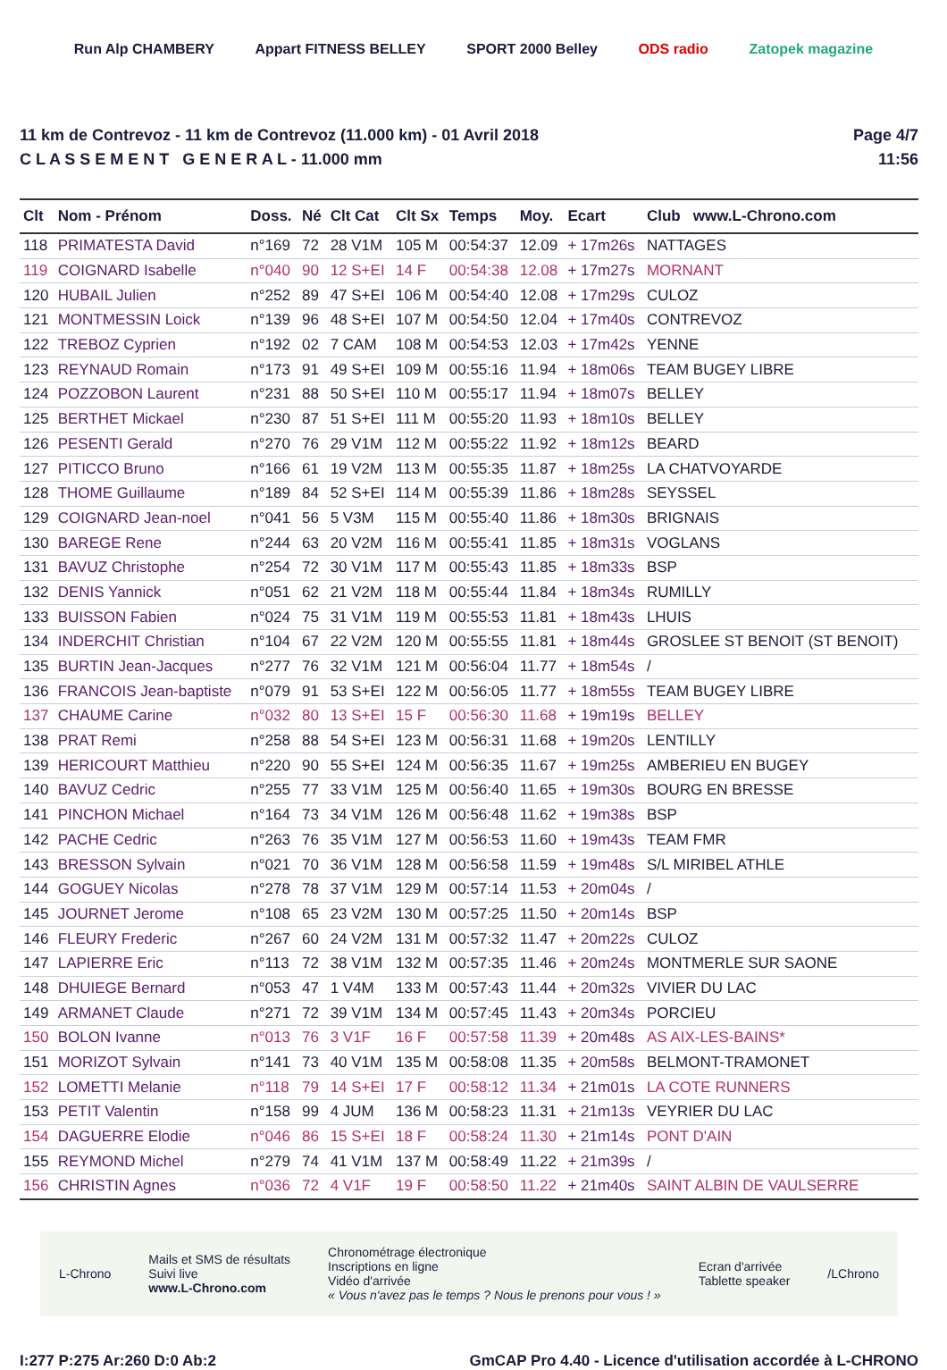Run Alp CHAMBERY Appart FITNESS BELLEY SPORT 2000 Belley ODS radio Zatopek magazine
11 km de Contrevoz - 11 km de Contrevoz (11.000 km) - 01 Avril 2018
C L A S S E M E N T G E N E R A L - 11.000 mm
Page 4/7
11:56
| Clt | Nom - Prénom | Doss. | Né | Clt Cat | Clt Sx | Temps | Moy. | Ecart | Club www.L-Chrono.com |
| --- | --- | --- | --- | --- | --- | --- | --- | --- | --- |
| 118 | PRIMATESTA David | n°169 | 72 | 28 V1M | 105 M | 00:54:37 | 12.09 | + 17m26s | NATTAGES |
| 119 | COIGNARD Isabelle | n°040 | 90 | 12 S+EI | 14 F | 00:54:38 | 12.08 | + 17m27s | MORNANT |
| 120 | HUBAIL Julien | n°252 | 89 | 47 S+EI | 106 M | 00:54:40 | 12.08 | + 17m29s | CULOZ |
| 121 | MONTMESSIN Loick | n°139 | 96 | 48 S+EI | 107 M | 00:54:50 | 12.04 | + 17m40s | CONTREVOZ |
| 122 | TREBOZ Cyprien | n°192 | 02 | 7 CAM | 108 M | 00:54:53 | 12.03 | + 17m42s | YENNE |
| 123 | REYNAUD Romain | n°173 | 91 | 49 S+EI | 109 M | 00:55:16 | 11.94 | + 18m06s | TEAM BUGEY LIBRE |
| 124 | POZZOBON Laurent | n°231 | 88 | 50 S+EI | 110 M | 00:55:17 | 11.94 | + 18m07s | BELLEY |
| 125 | BERTHET Mickael | n°230 | 87 | 51 S+EI | 111 M | 00:55:20 | 11.93 | + 18m10s | BELLEY |
| 126 | PESENTI Gerald | n°270 | 76 | 29 V1M | 112 M | 00:55:22 | 11.92 | + 18m12s | BEARD |
| 127 | PITICCO Bruno | n°166 | 61 | 19 V2M | 113 M | 00:55:35 | 11.87 | + 18m25s | LA CHATVOYARDE |
| 128 | THOME Guillaume | n°189 | 84 | 52 S+EI | 114 M | 00:55:39 | 11.86 | + 18m28s | SEYSSEL |
| 129 | COIGNARD Jean-noel | n°041 | 56 | 5 V3M | 115 M | 00:55:40 | 11.86 | + 18m30s | BRIGNAIS |
| 130 | BAREGE Rene | n°244 | 63 | 20 V2M | 116 M | 00:55:41 | 11.85 | + 18m31s | VOGLANS |
| 131 | BAVUZ Christophe | n°254 | 72 | 30 V1M | 117 M | 00:55:43 | 11.85 | + 18m33s | BSP |
| 132 | DENIS Yannick | n°051 | 62 | 21 V2M | 118 M | 00:55:44 | 11.84 | + 18m34s | RUMILLY |
| 133 | BUISSON Fabien | n°024 | 75 | 31 V1M | 119 M | 00:55:53 | 11.81 | + 18m43s | LHUIS |
| 134 | INDERCHIT Christian | n°104 | 67 | 22 V2M | 120 M | 00:55:55 | 11.81 | + 18m44s | GROSLEE ST BENOIT (ST BENOIT) |
| 135 | BURTIN Jean-Jacques | n°277 | 76 | 32 V1M | 121 M | 00:56:04 | 11.77 | + 18m54s | / |
| 136 | FRANCOIS Jean-baptiste | n°079 | 91 | 53 S+EI | 122 M | 00:56:05 | 11.77 | + 18m55s | TEAM BUGEY LIBRE |
| 137 | CHAUME Carine | n°032 | 80 | 13 S+EI | 15 F | 00:56:30 | 11.68 | + 19m19s | BELLEY |
| 138 | PRAT Remi | n°258 | 88 | 54 S+EI | 123 M | 00:56:31 | 11.68 | + 19m20s | LENTILLY |
| 139 | HERICOURT Matthieu | n°220 | 90 | 55 S+EI | 124 M | 00:56:35 | 11.67 | + 19m25s | AMBERIEU EN BUGEY |
| 140 | BAVUZ Cedric | n°255 | 77 | 33 V1M | 125 M | 00:56:40 | 11.65 | + 19m30s | BOURG EN BRESSE |
| 141 | PINCHON Michael | n°164 | 73 | 34 V1M | 126 M | 00:56:48 | 11.62 | + 19m38s | BSP |
| 142 | PACHE Cedric | n°263 | 76 | 35 V1M | 127 M | 00:56:53 | 11.60 | + 19m43s | TEAM FMR |
| 143 | BRESSON Sylvain | n°021 | 70 | 36 V1M | 128 M | 00:56:58 | 11.59 | + 19m48s | S/L MIRIBEL ATHLE |
| 144 | GOGUEY Nicolas | n°278 | 78 | 37 V1M | 129 M | 00:57:14 | 11.53 | + 20m04s | / |
| 145 | JOURNET Jerome | n°108 | 65 | 23 V2M | 130 M | 00:57:25 | 11.50 | + 20m14s | BSP |
| 146 | FLEURY Frederic | n°267 | 60 | 24 V2M | 131 M | 00:57:32 | 11.47 | + 20m22s | CULOZ |
| 147 | LAPIERRE Eric | n°113 | 72 | 38 V1M | 132 M | 00:57:35 | 11.46 | + 20m24s | MONTMERLE SUR SAONE |
| 148 | DHUIEGE Bernard | n°053 | 47 | 1 V4M | 133 M | 00:57:43 | 11.44 | + 20m32s | VIVIER DU LAC |
| 149 | ARMANET Claude | n°271 | 72 | 39 V1M | 134 M | 00:57:45 | 11.43 | + 20m34s | PORCIEU |
| 150 | BOLON Ivanne | n°013 | 76 | 3 V1F | 16 F | 00:57:58 | 11.39 | + 20m48s | AS AIX-LES-BAINS* |
| 151 | MORIZOT Sylvain | n°141 | 73 | 40 V1M | 135 M | 00:58:08 | 11.35 | + 20m58s | BELMONT-TRAMONET |
| 152 | LOMETTI Melanie | n°118 | 79 | 14 S+EI | 17 F | 00:58:12 | 11.34 | + 21m01s | LA COTE RUNNERS |
| 153 | PETIT Valentin | n°158 | 99 | 4 JUM | 136 M | 00:58:23 | 11.31 | + 21m13s | VEYRIER DU LAC |
| 154 | DAGUERRE Elodie | n°046 | 86 | 15 S+EI | 18 F | 00:58:24 | 11.30 | + 21m14s | PONT D'AIN |
| 155 | REYMOND Michel | n°279 | 74 | 41 V1M | 137 M | 00:58:49 | 11.22 | + 21m39s | / |
| 156 | CHRISTIN Agnes | n°036 | 72 | 4 V1F | 19 F | 00:58:50 | 11.22 | + 21m40s | SAINT ALBIN DE VAULSERRE |
L-Chrono Mails et SMS de résultats
Suivi live
www.L-Chrono.com Chronométrage électronique
Inscriptions en ligne
Vidéo d'arrivée
« Vous n'avez pas le temps ? Nous le prenons pour vous ! » Ecran d'arrivée
Tablette speaker /LChrono
I:277 P:275 Ar:260 D:0 Ab:2 GmCAP Pro 4.40 - Licence d'utilisation accordée à L-CHRONO